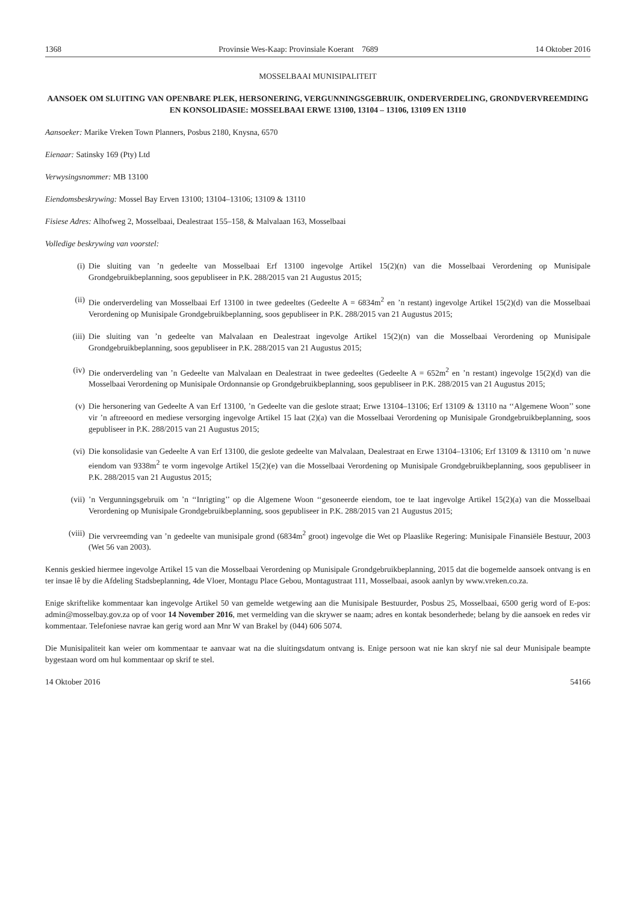1368 Provinsie Wes-Kaap: Provinsiale Koerant 7689 14 Oktober 2016
MOSSELBAAI MUNISIPALITEIT
AANSOEK OM SLUITING VAN OPENBARE PLEK, HERSONERING, VERGUNNINGSGEBRUIK, ONDERVERDELING, GRONDVERVREEMDING EN KONSOLIDASIE: MOSSELBAAI ERWE 13100, 13104 – 13106, 13109 EN 13110
Aansoeker: Marike Vreken Town Planners, Posbus 2180, Knysna, 6570
Eienaar: Satinsky 169 (Pty) Ltd
Verwysingsnommer: MB 13100
Eiendomsbeskrywing: Mossel Bay Erven 13100; 13104–13106; 13109 & 13110
Fisiese Adres: Alhofweg 2, Mosselbaai, Dealestraat 155–158, & Malvalaan 163, Mosselbaai
Volledige beskrywing van voorstel:
(i) Die sluiting van ’n gedeelte van Mosselbaai Erf 13100 ingevolge Artikel 15(2)(n) van die Mosselbaai Verordening op Munisipale Grondgebruikbeplanning, soos gepubliseer in P.K. 288/2015 van 21 Augustus 2015;
(ii) Die onderverdeling van Mosselbaai Erf 13100 in twee gedeeltes (Gedeelte A = 6834m<sup>2</sup> en ’n restant) ingevolge Artikel 15(2)(d) van die Mosselbaai Verordening op Munisipale Grondgebruikbeplanning, soos gepubliseer in P.K. 288/2015 van 21 Augustus 2015;
(iii) Die sluiting van ’n gedeelte van Malvalaan en Dealestraat ingevolge Artikel 15(2)(n) van die Mosselbaai Verordening op Munisipale Grondgebruikbeplanning, soos gepubliseer in P.K. 288/2015 van 21 Augustus 2015;
(iv) Die onderverdeling van ’n Gedeelte van Malvalaan en Dealestraat in twee gedeeltes (Gedeelte A = 652m<sup>2</sup> en ’n restant) ingevolge 15(2)(d) van die Mosselbaai Verordening op Munisipale Ordonnansie op Grondgebruikbeplanning, soos gepubliseer in P.K. 288/2015 van 21 Augustus 2015;
(v) Die hersonering van Gedeelte A van Erf 13100, ’n Gedeelte van die geslote straat; Erwe 13104–13106; Erf 13109 & 13110 na ‘‘Algemene Woon’’ sone vir ’n aftreeoord en mediese versorging ingevolge Artikel 15 laat (2)(a) van die Mosselbaai Verordening op Munisipale Grondgebruikbeplanning, soos gepubliseer in P.K. 288/2015 van 21 Augustus 2015;
(vi) Die konsolidasie van Gedeelte A van Erf 13100, die geslote gedeelte van Malvalaan, Dealestraat en Erwe 13104–13106; Erf 13109 & 13110 om ’n nuwe eiendom van 9338m<sup>2</sup> te vorm ingevolge Artikel 15(2)(e) van die Mosselbaai Verordening op Munisipale Grondgebruikbeplanning, soos gepubliseer in P.K. 288/2015 van 21 Augustus 2015;
(vii)’n Vergunningsgebruik om ’n ‘‘Inrigting’’ op die Algemene Woon ‘‘gesoneerde eiendom, toe te laat ingevolge Artikel 15(2)(a) van die Mosselbaai Verordening op Munisipale Grondgebruikbeplanning, soos gepubliseer in P.K. 288/2015 van 21 Augustus 2015;
(viii) Die vervreemding van ’n gedeelte van munisipale grond (6834m<sup>2</sup> groot) ingevolge die Wet op Plaaslike Regering: Munisipale Finansiële Bestuur, 2003 (Wet 56 van 2003).
Kennis geskied hiermee ingevolge Artikel 15 van die Mosselbaai Verordening op Munisipale Grondgebruikbeplanning, 2015 dat die bogemelde aansoek ontvang is en ter insae lê by die Afdeling Stadsbeplanning, 4de Vloer, Montagu Place Gebou, Montagustraat 111, Mosselbaai, asook aanlyn by www.vreken.co.za.
Enige skriftelike kommentaar kan ingevolge Artikel 50 van gemelde wetgewing aan die Munisipale Bestuurder, Posbus 25, Mosselbaai, 6500 gerig word of E-pos: admin@mosselbay.gov.za op of voor 14 November 2016, met vermelding van die skrywer se naam; adres en kontak besonderhede; belang by die aansoek en redes vir kommentaar. Telefoniese navrae kan gerig word aan Mnr W van Brakel by (044) 606 5074.
Die Munisipaliteit kan weier om kommentaar te aanvaar wat na die sluitingsdatum ontvang is. Enige persoon wat nie kan skryf nie sal deur Munisipale beampte bygestaan word om hul kommentaar op skrif te stel.
14 Oktober 2016 54166